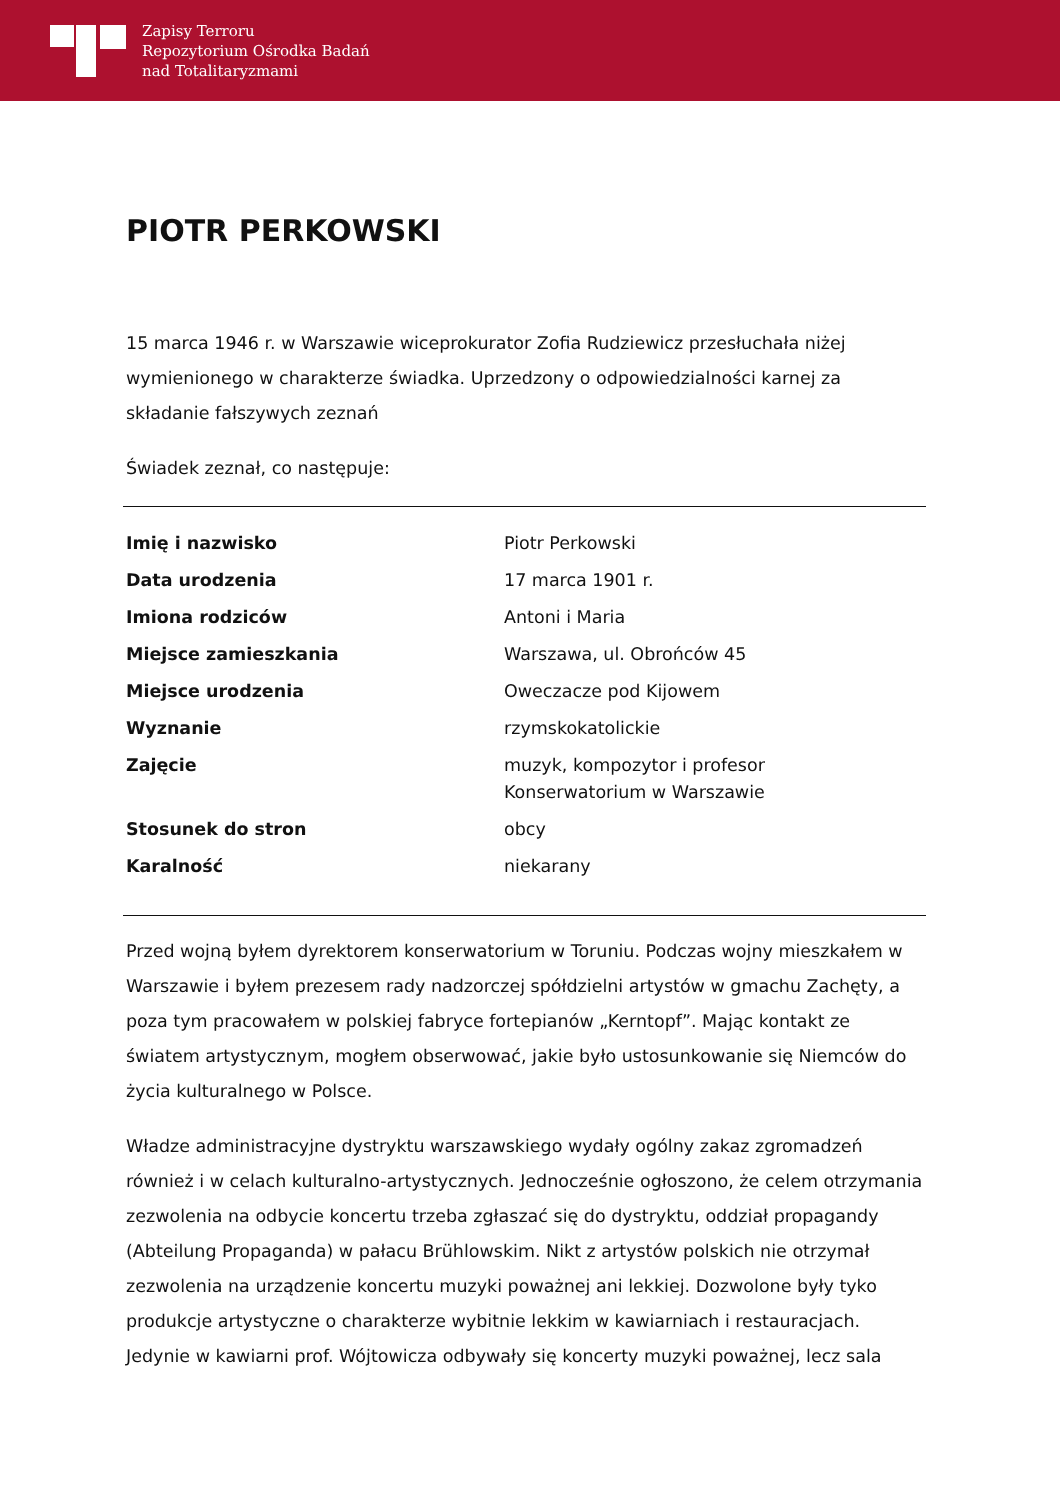Zapisy Terroru
Repozytorium Ośrodka Badań
nad Totalitaryzmami
PIOTR PERKOWSKI
15 marca 1946 r. w Warszawie wiceprokurator Zofia Rudziewicz przesłuchała niżej wymienionego w charakterze świadka. Uprzedzony o odpowiedzialności karnej za składanie fałszywych zeznań
Świadek zeznał, co następuje:
| Imię i nazwisko | Piotr Perkowski |
| Data urodzenia | 17 marca 1901 r. |
| Imiona rodziców | Antoni i Maria |
| Miejsce zamieszkania | Warszawa, ul. Obrońców 45 |
| Miejsce urodzenia | Oweczacze pod Kijowem |
| Wyznanie | rzymskokatolickie |
| Zajęcie | muzyk, kompozytor i profesor Konserwatorium w Warszawie |
| Stosunek do stron | obcy |
| Karalność | niekarany |
Przed wojną byłem dyrektorem konserwatorium w Toruniu. Podczas wojny mieszkałem w Warszawie i byłem prezesem rady nadzorczej spółdzielni artystów w gmachu Zachęty, a poza tym pracowałem w polskiej fabryce fortepianów „Kerntopf”. Mając kontakt ze światem artystycznym, mogłem obserwować, jakie było ustosunkowanie się Niemców do życia kulturalnego w Polsce.
Władze administracyjne dystryktu warszawskiego wydały ogólny zakaz zgromadzeń również i w celach kulturalno-artystycznych. Jednocześnie ogłoszono, że celem otrzymania zezwolenia na odbycie koncertu trzeba zgłaszać się do dystryktu, oddział propagandy (Abteilung Propaganda) w pałacu Brühlowskim. Nikt z artystów polskich nie otrzymał zezwolenia na urządzenie koncertu muzyki poważnej ani lekkiej. Dozwolone były tyko produkcje artystyczne o charakterze wybitnie lekkim w kawiarniach i restauracjach. Jedynie w kawiarni prof. Wójtowicza odbywały się koncerty muzyki poważnej, lecz sala